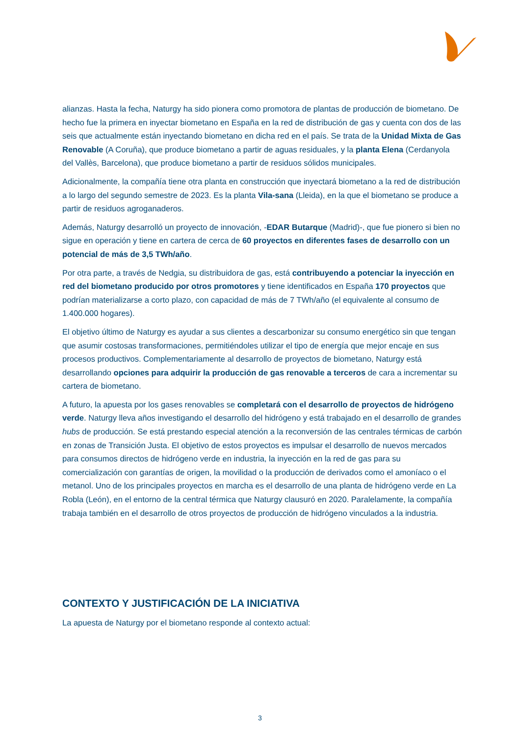alianzas. Hasta la fecha, Naturgy ha sido pionera como promotora de plantas de producción de biometano. De hecho fue la primera en inyectar biometano en España en la red de distribución de gas y cuenta con dos de las seis que actualmente están inyectando biometano en dicha red en el país. Se trata de la Unidad Mixta de Gas Renovable (A Coruña), que produce biometano a partir de aguas residuales, y la planta Elena (Cerdanyola del Vallès, Barcelona), que produce biometano a partir de residuos sólidos municipales.
Adicionalmente, la compañía tiene otra planta en construcción que inyectará biometano a la red de distribución a lo largo del segundo semestre de 2023. Es la planta Vila-sana (Lleida), en la que el biometano se produce a partir de residuos agroganaderos.
Además, Naturgy desarrolló un proyecto de innovación, -EDAR Butarque (Madrid)-, que fue pionero si bien no sigue en operación y tiene en cartera de cerca de 60 proyectos en diferentes fases de desarrollo con un potencial de más de 3,5 TWh/año.
Por otra parte, a través de Nedgia, su distribuidora de gas, está contribuyendo a potenciar la inyección en red del biometano producido por otros promotores y tiene identificados en España 170 proyectos que podrían materializarse a corto plazo, con capacidad de más de 7 TWh/año (el equivalente al consumo de 1.400.000 hogares).
El objetivo último de Naturgy es ayudar a sus clientes a descarbonizar su consumo energético sin que tengan que asumir costosas transformaciones, permitiéndoles utilizar el tipo de energía que mejor encaje en sus procesos productivos. Complementariamente al desarrollo de proyectos de biometano, Naturgy está desarrollando opciones para adquirir la producción de gas renovable a terceros de cara a incrementar su cartera de biometano.
A futuro, la apuesta por los gases renovables se completará con el desarrollo de proyectos de hidrógeno verde. Naturgy lleva años investigando el desarrollo del hidrógeno y está trabajado en el desarrollo de grandes hubs de producción. Se está prestando especial atención a la reconversión de las centrales térmicas de carbón en zonas de Transición Justa. El objetivo de estos proyectos es impulsar el desarrollo de nuevos mercados para consumos directos de hidrógeno verde en industria, la inyección en la red de gas para su comercialización con garantías de origen, la movilidad o la producción de derivados como el amoníaco o el metanol. Uno de los principales proyectos en marcha es el desarrollo de una planta de hidrógeno verde en La Robla (León), en el entorno de la central térmica que Naturgy clausuró en 2020. Paralelamente, la compañía trabaja también en el desarrollo de otros proyectos de producción de hidrógeno vinculados a la industria.
CONTEXTO Y JUSTIFICACIÓN DE LA INICIATIVA
La apuesta de Naturgy por el biometano responde al contexto actual:
3